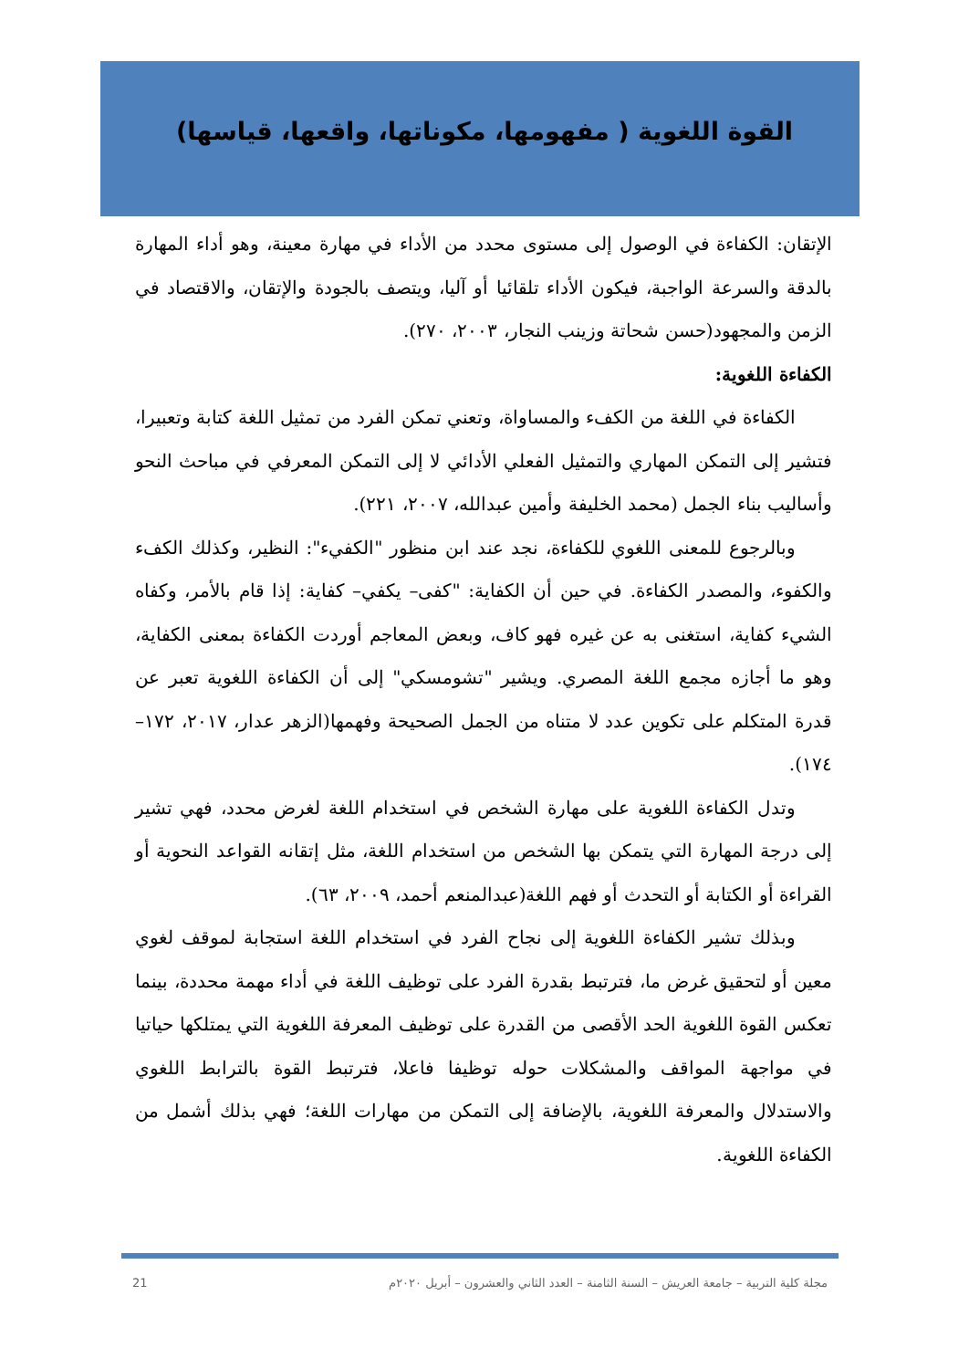القوة اللغوية ( مفهومها، مكوناتها، واقعها، قياسها)
الإتقان: الكفاءة في الوصول إلى مستوى محدد من الأداء في مهارة معينة، وهو أداء المهارة بالدقة والسرعة الواجبة، فيكون الأداء تلقائيا أو آليا، ويتصف بالجودة والإتقان، والاقتصاد في الزمن والمجهود(حسن شحاتة وزينب النجار، ٢٠٠٣، ٢٧٠).
الكفاءة اللغوية:
الكفاءة في اللغة من الكفء والمساواة، وتعني تمكن الفرد من تمثيل اللغة كتابة وتعبيرا، فتشير إلى التمكن المهاري والتمثيل الفعلي الأدائي لا إلى التمكن المعرفي في مباحث النحو وأساليب بناء الجمل (محمد الخليفة وأمين عبدالله، ٢٠٠٧، ٢٢١).
وبالرجوع للمعنى اللغوي للكفاءة، نجد عند ابن منظور "الكفيء": النظير، وكذلك الكفء والكفوء، والمصدر الكفاءة. في حين أن الكفاية: "كفى– يكفي– كفاية: إذا قام بالأمر، وكفاه الشيء كفاية، استغنى به عن غيره فهو كاف، وبعض المعاجم أوردت الكفاءة بمعنى الكفاية، وهو ما أجازه مجمع اللغة المصري. ويشير "تشومسكي" إلى أن الكفاءة اللغوية تعبر عن قدرة المتكلم على تكوين عدد لا متناه من الجمل الصحيحة وفهمها(الزهر عدار، ٢٠١٧، ١٧٢– ١٧٤).
وتدل الكفاءة اللغوية على مهارة الشخص في استخدام اللغة لغرض محدد، فهي تشير إلى درجة المهارة التي يتمكن بها الشخص من استخدام اللغة، مثل إتقانه القواعد النحوية أو القراءة أو الكتابة أو التحدث أو فهم اللغة(عبدالمنعم أحمد، ٢٠٠٩، ٦٣).
وبذلك تشير الكفاءة اللغوية إلى نجاح الفرد في استخدام اللغة استجابة لموقف لغوي معين أو لتحقيق غرض ما، فترتبط بقدرة الفرد على توظيف اللغة في أداء مهمة محددة، بينما تعكس القوة اللغوية الحد الأقصى من القدرة على توظيف المعرفة اللغوية التي يمتلكها حياتيا في مواجهة المواقف والمشكلات حوله توظيفا فاعلا، فترتبط القوة بالترابط اللغوي والاستدلال والمعرفة اللغوية، بالإضافة إلى التمكن من مهارات اللغة؛ فهي بذلك أشمل من الكفاءة اللغوية.
21 مجلة كلية التربية – جامعة العريش – السنة الثامنة – العدد الثاني والعشرون – أبريل ٢٠٢٠م